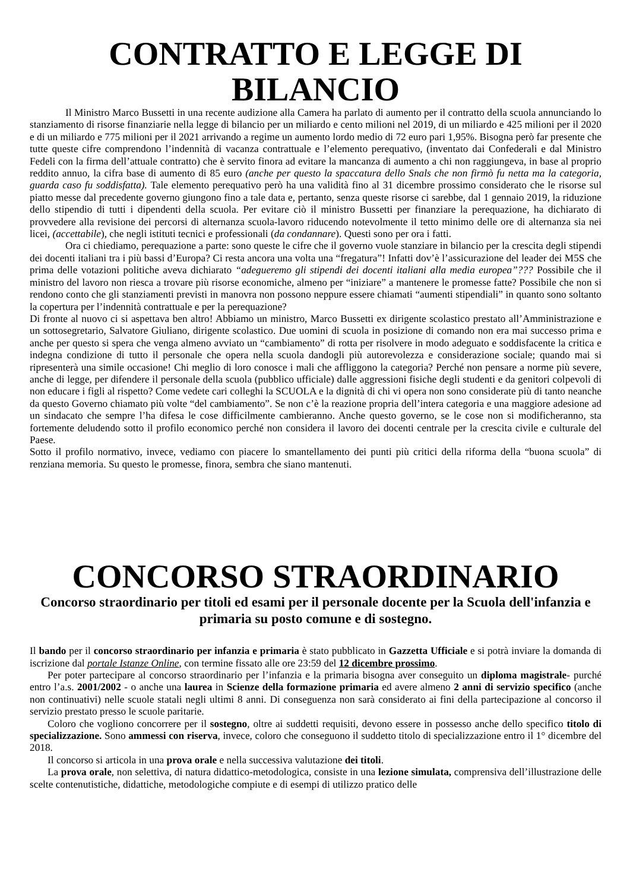CONTRATTO E LEGGE DI BILANCIO
Il Ministro Marco Bussetti in una recente audizione alla Camera ha parlato di aumento per il contratto della scuola annunciando lo stanziamento di risorse finanziarie nella legge di bilancio per un miliardo e cento milioni nel 2019, di un miliardo e 425 milioni per il 2020 e di un miliardo e 775 milioni per il 2021 arrivando a regime un aumento lordo medio di 72 euro pari 1,95%. Bisogna però far presente che tutte queste cifre comprendono l’indennità di vacanza contrattuale e l’elemento perequativo, (inventato dai Confederali e dal Ministro Fedeli con la firma dell’attuale contratto) che è servito finora ad evitare la mancanza di aumento a chi non raggiungeva, in base al proprio reddito annuo, la cifra base di aumento di 85 euro (anche per questo la spaccatura dello Snals che non firmò fu netta ma la categoria, guarda caso fu soddisfatta). Tale elemento perequativo però ha una validità fino al 31 dicembre prossimo considerato che le risorse sul piatto messe dal precedente governo giungono fino a tale data e, pertanto, senza queste risorse ci sarebbe, dal 1 gennaio 2019, la riduzione dello stipendio di tutti i dipendenti della scuola. Per evitare ciò il ministro Bussetti per finanziare la perequazione, ha dichiarato di provvedere alla revisione dei percorsi di alternanza scuola-lavoro riducendo notevolmente il tetto minimo delle ore di alternanza sia nei licei, (accettabile), che negli istituti tecnici e professionali (da condannare). Questi sono per ora i fatti.
Ora ci chiediamo, perequazione a parte: sono queste le cifre che il governo vuole stanziare in bilancio per la crescita degli stipendi dei docenti italiani tra i più bassi d’Europa? Ci resta ancora una volta una “fregatura”! Infatti dov’è l’assicurazione del leader dei M5S che prima delle votazioni politiche aveva dichiarato “adegueremo gli stipendi dei docenti italiani alla media europea”??? Possibile che il ministro del lavoro non riesca a trovare più risorse economiche, almeno per “iniziare” a mantenere le promesse fatte? Possibile che non si rendono conto che gli stanziamenti previsti in manovra non possono neppure essere chiamati “aumenti stipendiali” in quanto sono soltanto la copertura per l’indennità contrattuale e per la perequazione?
Di fronte al nuovo ci si aspettava ben altro! Abbiamo un ministro, Marco Bussetti ex dirigente scolastico prestato all’Amministrazione e un sottosegretario, Salvatore Giuliano, dirigente scolastico. Due uomini di scuola in posizione di comando non era mai successo prima e anche per questo si spera che venga almeno avviato un “cambiamento” di rotta per risolvere in modo adeguato e soddisfacente la critica e indegna condizione di tutto il personale che opera nella scuola dandogli più autorevolezza e considerazione sociale; quando mai si ripresenterà una simile occasione! Chi meglio di loro conosce i mali che affliggono la categoria? Perché non pensare a norme più severe, anche di legge, per difendere il personale della scuola (pubblico ufficiale) dalle aggressioni fisiche degli studenti e da genitori colpevoli di non educare i figli al rispetto? Come vedete cari colleghi la SCUOLA e la dignità di chi vi opera non sono considerate più di tanto neanche da questo Governo chiamato più volte “del cambiamento”. Se non c’è la reazione propria dell’intera categoria e una maggiore adesione ad un sindacato che sempre l’ha difesa le cose difficilmente cambieranno. Anche questo governo, se le cose non si modificheranno, sta fortemente deludendo sotto il profilo economico perché non considera il lavoro dei docenti centrale per la crescita civile e culturale del Paese.
Sotto il profilo normativo, invece, vediamo con piacere lo smantellamento dei punti più critici della riforma della “buona scuola” di renziana memoria. Su questo le promesse, finora, sembra che siano mantenuti.
CONCORSO STRAORDINARIO
Concorso straordinario per titoli ed esami per il personale docente per la Scuola dell'infanzia e primaria su posto comune e di sostegno.
Il bando per il concorso straordinario per infanzia e primaria è stato pubblicato in Gazzetta Ufficiale e si potrà inviare la domanda di iscrizione dal portale Istanze Online, con termine fissato alle ore 23:59 del 12 dicembre prossimo.
Per poter partecipare al concorso straordinario per l’infanzia e la primaria bisogna aver conseguito un diploma magistrale- purché entro l’a.s. 2001/2002 - o anche una laurea in Scienze della formazione primaria ed avere almeno 2 anni di servizio specifico (anche non continuativi) nelle scuole statali negli ultimi 8 anni. Di conseguenza non sarà considerato ai fini della partecipazione al concorso il servizio prestato presso le scuole paritarie.
Coloro che vogliono concorrere per il sostegno, oltre ai suddetti requisiti, devono essere in possesso anche dello specifico titolo di specializzazione. Sono ammessi con riserva, invece, coloro che conseguono il suddetto titolo di specializzazione entro il 1° dicembre del 2018.
Il concorso si articola in una prova orale e nella successiva valutazione dei titoli.
La prova orale, non selettiva, di natura didattico-metodologica, consiste in una lezione simulata, comprensiva dell’illustrazione delle scelte contenutistiche, didattiche, metodologiche compiute e di esempi di utilizzo pratico delle